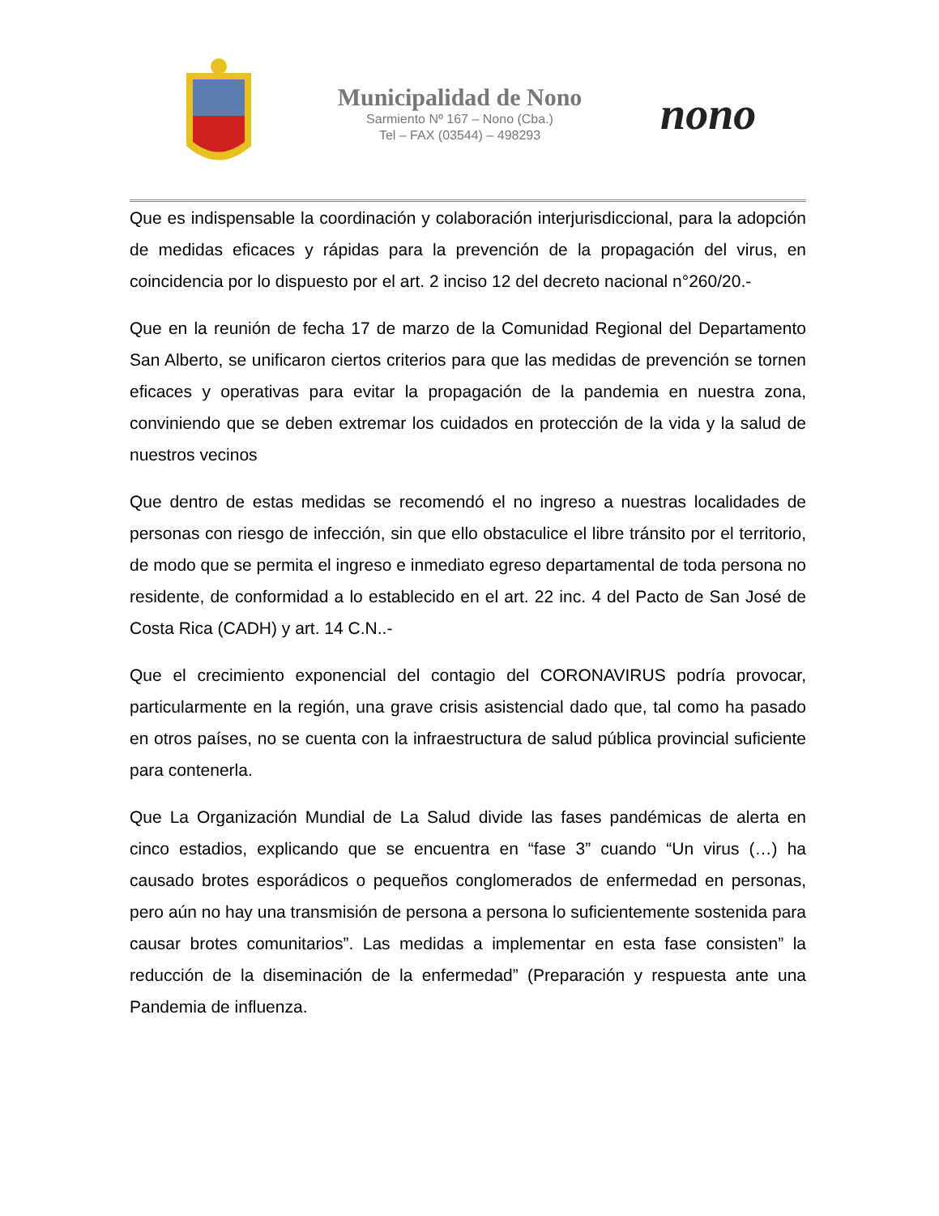Municipalidad de Nono
Sarmiento Nº 167 – Nono (Cba.)
Tel – FAX (03544) – 498293
nono
Que es indispensable la coordinación y colaboración interjurisdiccional, para la adopción de medidas eficaces y rápidas para la prevención de la propagación del virus, en coincidencia por lo dispuesto por el art. 2 inciso 12 del decreto nacional n°260/20.-
Que en la reunión de fecha 17 de marzo de la Comunidad Regional del Departamento San Alberto, se unificaron ciertos criterios para que las medidas de prevención se tornen eficaces y operativas para evitar la propagación de la pandemia en nuestra zona, conviniendo que se deben extremar los cuidados en protección de la vida y la salud de nuestros vecinos
Que dentro de estas medidas se recomendó el no ingreso a nuestras localidades de personas con riesgo de infección, sin que ello obstaculice el libre tránsito por el territorio, de modo que se permita el ingreso e inmediato egreso departamental de toda persona no residente, de conformidad a lo establecido en el art. 22 inc. 4 del Pacto de San José de Costa Rica (CADH) y art. 14 C.N..-
Que el crecimiento exponencial del contagio del CORONAVIRUS podría provocar, particularmente en la región, una grave crisis asistencial dado que, tal como ha pasado en otros países, no se cuenta con la infraestructura de salud pública provincial suficiente para contenerla.
Que La Organización Mundial de La Salud divide las fases pandémicas de alerta en cinco estadios, explicando que se encuentra en “fase 3” cuando “Un virus (…) ha causado brotes esporádicos o pequeños conglomerados de enfermedad en personas, pero aún no hay una transmisión de persona a persona lo suficientemente sostenida para causar brotes comunitarios”. Las medidas a implementar en esta fase consisten” la reducción de la diseminación de la enfermedad” (Preparación y respuesta ante una Pandemia de influenza.